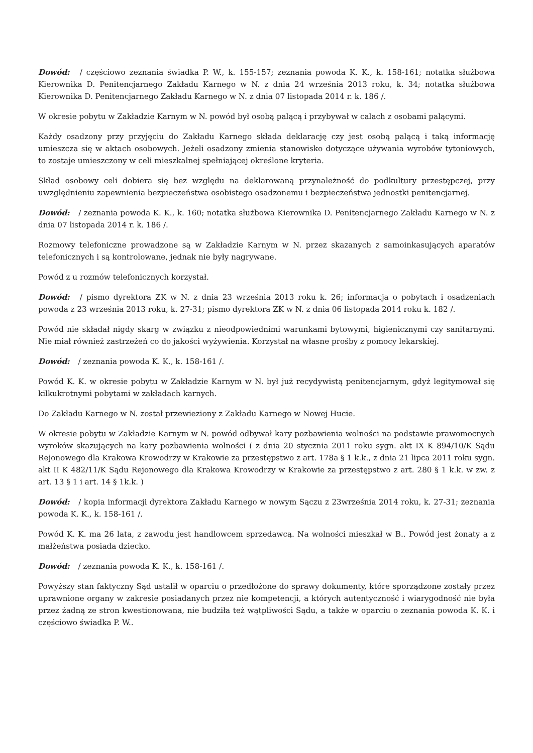Dowód: / częściowo zeznania świadka P. W., k. 155-157; zeznania powoda K. K., k. 158-161; notatka służbowa Kierownika D. Penitencjarnego Zakładu Karnego w N. z dnia 24 września 2013 roku, k. 34; notatka służbowa Kierownika D. Penitencjarnego Zakładu Karnego w N. z dnia 07 listopada 2014 r. k. 186 /.
W okresie pobytu w Zakładzie Karnym w N. powód był osobą palącą i przybywał w calach z osobami palącymi.
Każdy osadzony przy przyjęciu do Zakładu Karnego składa deklarację czy jest osobą palącą i taką informację umieszcza się w aktach osobowych. Jeżeli osadzony zmienia stanowisko dotyczące używania wyrobów tytoniowych, to zostaje umieszczony w celi mieszkalnej spełniającej określone kryteria.
Skład osobowy celi dobiera się bez względu na deklarowaną przynależność do podkultury przestępczej, przy uwzględnieniu zapewnienia bezpieczeństwa osobistego osadzonemu i bezpieczeństwa jednostki penitencjarnej.
Dowód: / zeznania powoda K. K., k. 160; notatka służbowa Kierownika D. Penitencjarnego Zakładu Karnego w N. z dnia 07 listopada 2014 r. k. 186 /.
Rozmowy telefoniczne prowadzone są w Zakładzie Karnym w N. przez skazanych z samoinkasujących aparatów telefonicznych i są kontrolowane, jednak nie były nagrywane.
Powód z u rozmów telefonicznych korzystał.
Dowód: / pismo dyrektora ZK w N. z dnia 23 września 2013 roku k. 26; informacja o pobytach i osadzeniach powoda z 23 września 2013 roku, k. 27-31; pismo dyrektora ZK w N. z dnia 06 listopada 2014 roku k. 182 /.
Powód nie składał nigdy skarg w związku z nieodpowiednimi warunkami bytowymi, higienicznymi czy sanitarnymi. Nie miał również zastrzeżeń co do jakości wyżywienia. Korzystał na własne prośby z pomocy lekarskiej.
Dowód: / zeznania powoda K. K., k. 158-161 /.
Powód K. K. w okresie pobytu w Zakładzie Karnym w N. był już recydywistą penitencjarnym, gdyż legitymował się kilkukrotnymi pobytami w zakładach karnych.
Do Zakładu Karnego w N. został przewieziony z Zakładu Karnego w Nowej Hucie.
W okresie pobytu w Zakładzie Karnym w N. powód odbywał kary pozbawienia wolności na podstawie prawomocnych wyroków skazujących na kary pozbawienia wolności ( z dnia 20 stycznia 2011 roku sygn. akt IX K 894/10/K Sądu Rejonowego dla Krakowa Krowodrzy w Krakowie za przestępstwo z art. 178a § 1 k.k., z dnia 21 lipca 2011 roku sygn. akt II K 482/11/K Sądu Rejonowego dla Krakowa Krowodrzy w Krakowie za przestępstwo z art. 280 § 1 k.k. w zw. z art. 13 § 1 i art. 14 § 1k.k. )
Dowód: / kopia informacji dyrektora Zakładu Karnego w nowym Sączu z 23września 2014 roku, k. 27-31; zeznania powoda K. K., k. 158-161 /.
Powód K. K. ma 26 lata, z zawodu jest handlowcem sprzedawcą. Na wolności mieszkał w B.. Powód jest żonaty a z małżeństwa posiada dziecko.
Dowód: / zeznania powoda K. K., k. 158-161 /.
Powyższy stan faktyczny Sąd ustalił w oparciu o przedłożone do sprawy dokumenty, które sporządzone zostały przez uprawnione organy w zakresie posiadanych przez nie kompetencji, a których autentyczność i wiarygodność nie była przez żadną ze stron kwestionowana, nie budziła też wątpliwości Sądu, a także w oparciu o zeznania powoda K. K. i częściowo świadka P. W..